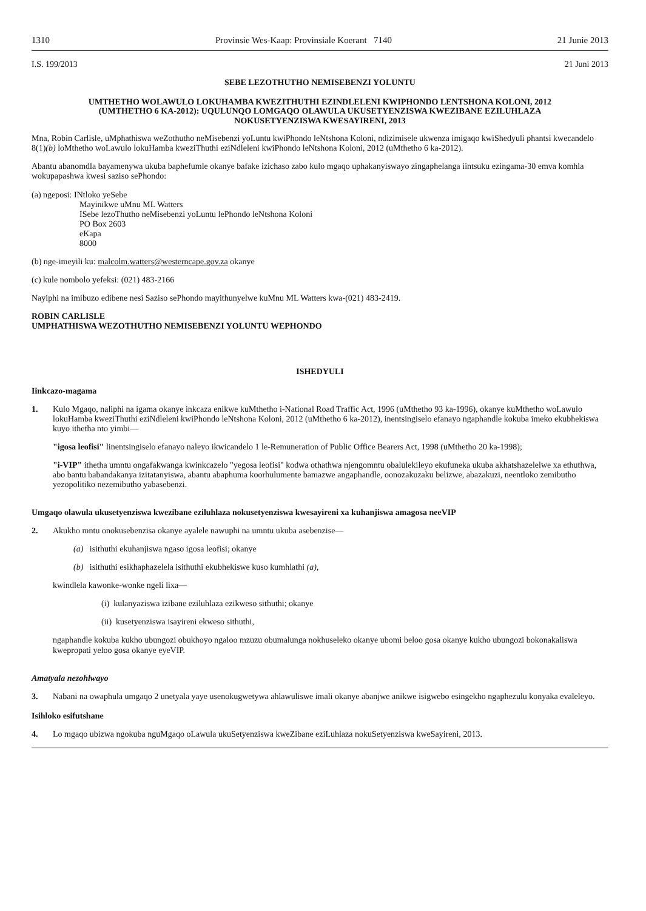1310 Provinsie Wes-Kaap: Provinsiale Koerant 7140 21 Junie 2013
I.S. 199/2013 21 Juni 2013
SEBE LEZOTHUTHO NEMISEBENZI YOLUNTU
UMTHETHO WOLAWULO LOKUHAMBA KWEZITHUTHI EZINDLELENI KWIPHONDO LENTSHONA KOLONI, 2012 (UMTHETHO 6 KA-2012): UQULUNQO LOMGAQO OLAWULA UKUSETYENZISWA KWEZIBANE EZILUHLAZA NOKUSETYENZISWA KWESAYIRENI, 2013
Mna, Robin Carlisle, uMphathiswa weZothutho neMisebenzi yoLuntu kwiPhondo leNtshona Koloni, ndizimisele ukwenza imigaqo kwiShedyuli phantsi kwecandelo 8(1)(b) loMthetho woLawulo lokuHamba kweziThuthi eziNdleleni kwiPhondo leNtshona Koloni, 2012 (uMthetho 6 ka-2012).
Abantu abanomdla bayamenywa ukuba baphefumle okanye bafake izichaso zabo kulo mgaqo uphakanyiswayo zingaphelanga iintsuku ezingama-30 emva komhla wokupapashwa kwesi saziso sePhondo:
(a) ngeposi: INtloko yeSebe
Mayinikwe uMnu ML Watters
ISebe lezoThutho neMisebenzi yoLuntu lePhondo leNtshona Koloni
PO Box 2603
eKapa
8000
(b) nge-imeyili ku: malcolm.watters@westerncape.gov.za okanye
(c) kule nombolo yefeksi: (021) 483-2166
Nayiphi na imibuzo edibene nesi Saziso sePhondo mayithunyelwe kuMnu ML Watters kwa-(021) 483-2419.
ROBIN CARLISLE
UMPHATHISWA WEZOTHUTHO NEMISEBENZI YOLUNTU WEPHONDO
ISHEDYULI
Iinkcazo-magama
1. Kulo Mgaqo, naliphi na igama okanye inkcaza enikwe kuMthetho i-National Road Traffic Act, 1996 (uMthetho 93 ka-1996), okanye kuMthetho woLawulo lokuHamba kweziThuthi eziNdleleni kwiPhondo leNtshona Koloni, 2012 (uMthetho 6 ka-2012), inentsingiselo efanayo ngaphandle kokuba imeko ekubhekiswa kuyo ithetha nto yimbi—
"igosa leofisi" linentsingiselo efanayo naleyo ikwicandelo 1 le-Remuneration of Public Office Bearers Act, 1998 (uMthetho 20 ka-1998);
"i-VIP" ithetha umntu ongafakwanga kwinkcazelo "yegosa leofisi" kodwa othathwa njengomntu obalulekileyo ekufuneka ukuba akhatshazelelwe xa ethuthwa, abo bantu babandakanya izitatanyiswa, abantu abaphuma koorhulumente bamazwe angaphandle, oonozakuzaku belizwe, abazakuzi, neentloko zemibutho yezopolitiko nezemibutho yabasebenzi.
Umgaqo olawula ukusetyenziswa kwezibane eziluhlaza nokusetyenziswa kwesayireni xa kuhanjiswa amagosa neeVIP
2. Akukho mntu onokusebenzisa okanye ayalele nawuphi na umntu ukuba asebenzise—
(a) isithuthi ekuhanjiswa ngaso igosa leofisi; okanye
(b) isithuthi esikhaphazelela isithuthi ekubhekiswe kuso kumhlathi (a),
kwindlela kawonke-wonke ngeli lixa—
(i) kulanyaziswa izibane eziluhlaza ezikweso sithuthi; okanye
(ii) kusetyenziswa isayireni ekweso sithuthi,
ngaphandle kokuba kukho ubungozi obukhoyo ngaloo mzuzu obumalunga nokhuseleko okanye ubomi beloo gosa okanye kukho ubungozi bokonakaliswa kwepropati yeloo gosa okanye eyeVIP.
Amatyala nezohlwayo
3. Nabani na owaphula umgaqo 2 unetyala yaye usenokugwetywa ahlawuliswe imali okanye abanjwe anikwe isigwebo esingekho ngaphezulu konyaka evaleleyo.
Isihloko esifutshane
4. Lo mgaqo ubizwa ngokuba nguMgaqo oLawula ukuSetyenziswa kweZibane eziLuhlaza nokuSetyenziswa kweSayireni, 2013.